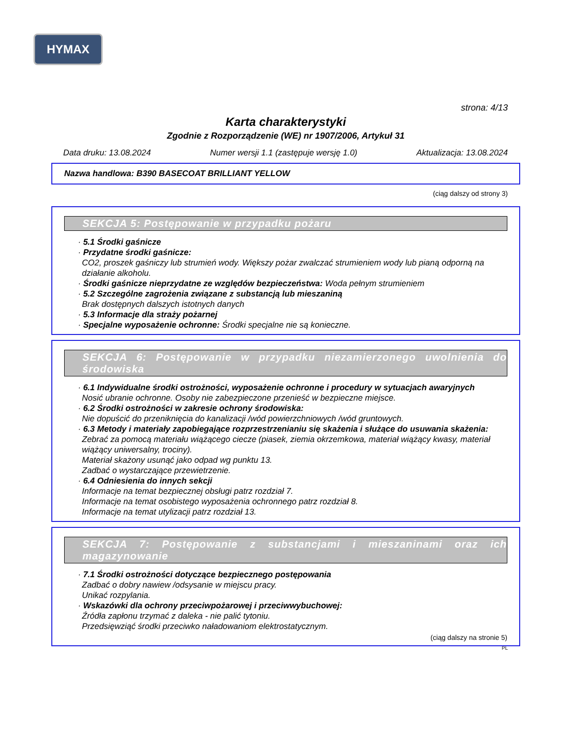HYMAX
strona: 4/13
Karta charakterystyki
Zgodnie z Rozporządzenie (WE) nr 1907/2006, Artykuł 31
Data druku: 13.08.2024 Numer wersji 1.1 (zastępuje wersję 1.0) Aktualizacja: 13.08.2024
Nazwa handlowa: B390 BASECOAT BRILLIANT YELLOW
(ciąg dalszy od strony 3)
SEKCJA 5: Postępowanie w przypadku pożaru
· 5.1 Środki gaśnicze
· Przydatne środki gaśnicze:
CO2, proszek gaśniczy lub strumień wody. Większy pożar zwalczać strumieniem wody lub pianą odporną na działanie alkoholu.
· Środki gaśnicze nieprzydatne ze względów bezpieczeństwa: Woda pełnym strumieniem
· 5.2 Szczególne zagrożenia związane z substancją lub mieszaniną
Brak dostępnych dalszych istotnych danych
· 5.3 Informacje dla straży pożarnej
· Specjalne wyposażenie ochronne: Środki specjalne nie są konieczne.
SEKCJA 6: Postępowanie w przypadku niezamierzonego uwolnienia do środowiska
· 6.1 Indywidualne środki ostrożności, wyposażenie ochronne i procedury w sytuacjach awaryjnych
Nosić ubranie ochronne. Osoby nie zabezpieczone przenieść w bezpieczne miejsce.
· 6.2 Środki ostrożności w zakresie ochrony środowiska:
Nie dopuścić do przeniknięcia do kanalizacji /wód powierzchniowych /wód gruntowych.
· 6.3 Metody i materiały zapobiegające rozprzestrzenianiu się skażenia i służące do usuwania skażenia:
Zebrać za pomocą materiału wiążącego ciecze (piasek, ziemia okrzemkowa, materiał wiążący kwasy, materiał wiążący uniwersalny, trociny).
Materiał skażony usunąć jako odpad wg punktu 13.
Zadbać o wystarczające przewietrzenie.
· 6.4 Odniesienia do innych sekcji
Informacje na temat bezpiecznej obsługi patrz rozdział 7.
Informacje na temat osobistego wyposażenia ochronnego patrz rozdział 8.
Informacje na temat utylizacji patrz rozdział 13.
SEKCJA 7: Postępowanie z substancjami i mieszaninami oraz ich magazynowanie
· 7.1 Środki ostrożności dotyczące bezpiecznego postępowania
Zadbać o dobry nawiew /odsysanie w miejscu pracy.
Unikać rozpylania.
· Wskazówki dla ochrony przeciwpożarowej i przeciwwybuchowej:
Źródła zapłonu trzymać z daleka - nie palić tytoniu.
Przedsięwziąć środki przeciwko naładowaniom elektrostatycznym.
(ciąg dalszy na stronie 5)
PL